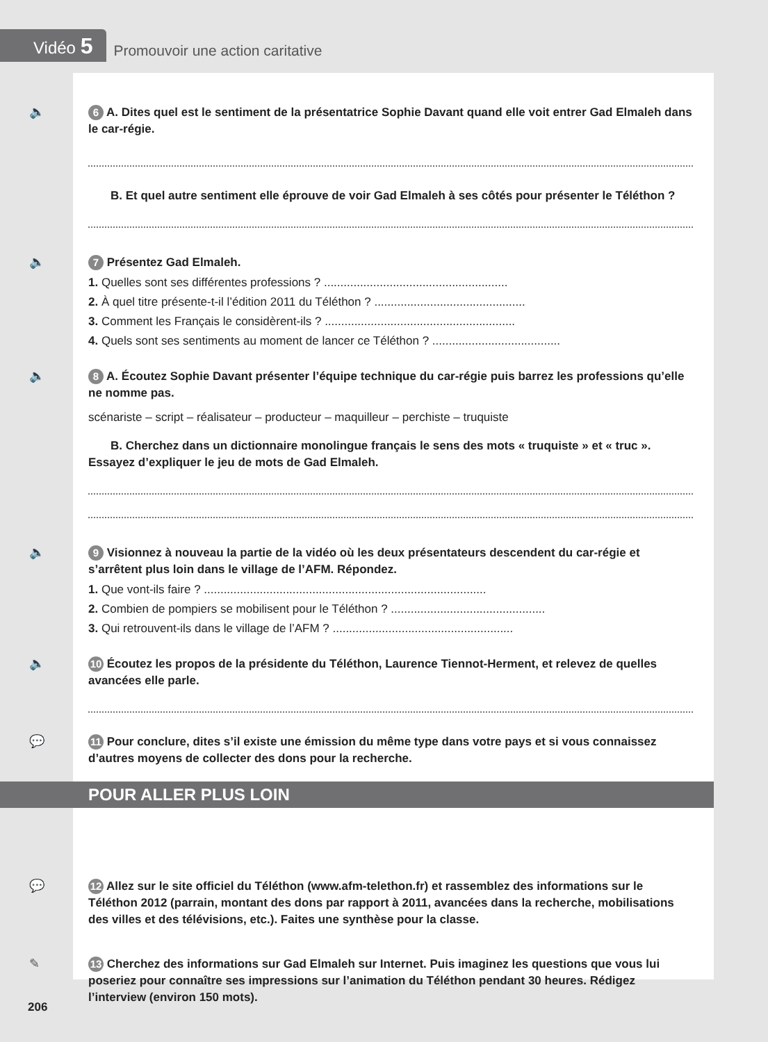Vidéo 5
Promouvoir une action caritative
🔈
6 A. Dites quel est le sentiment de la présentatrice Sophie Davant quand elle voit entrer Gad Elmaleh dans le car-régie.
B. Et quel autre sentiment elle éprouve de voir Gad Elmaleh à ses côtés pour présenter le Téléthon ?
🔈
7 Présentez Gad Elmaleh.
1. Quelles sont ses différentes professions ? ........................................................
2. À quel titre présente-t-il l’édition 2011 du Téléthon ? ..............................................
3. Comment les Français le considèrent-ils ? ..........................................................
4. Quels sont ses sentiments au moment de lancer ce Téléthon ? .......................................
🔈
8 A. Écoutez Sophie Davant présenter l’équipe technique du car-régie puis barrez les professions qu’elle ne nomme pas.
scénariste – script – réalisateur – producteur – maquilleur – perchiste – truquiste
B. Cherchez dans un dictionnaire monolingue français le sens des mots « truquiste » et « truc ». Essayez d’expliquer le jeu de mots de Gad Elmaleh.
🔈
9 Visionnez à nouveau la partie de la vidéo où les deux présentateurs descendent du car-régie et s’arrêtent plus loin dans le village de l’AFM. Répondez.
1. Que vont-ils faire ? ......................................................................................
2. Combien de pompiers se mobilisent pour le Téléthon ? ...............................................
3. Qui retrouvent-ils dans le village de l’AFM ? .......................................................
🔈
10 Écoutez les propos de la présidente du Téléthon, Laurence Tiennot-Herment, et relevez de quelles avancées elle parle.
💬
11 Pour conclure, dites s’il existe une émission du même type dans votre pays et si vous connaissez d’autres moyens de collecter des dons pour la recherche.
💬
12 Allez sur le site officiel du Téléthon (www.afm-telethon.fr) et rassemblez des informations sur le Téléthon 2012 (parrain, montant des dons par rapport à 2011, avancées dans la recherche, mobilisations des villes et des télévisions, etc.). Faites une synthèse pour la classe.
✎
13 Cherchez des informations sur Gad Elmaleh sur Internet. Puis imaginez les questions que vous lui poseriez pour connaître ses impressions sur l’animation du Téléthon pendant 30 heures. Rédigez l’interview (environ 150 mots).
POUR ALLER PLUS LOIN
206